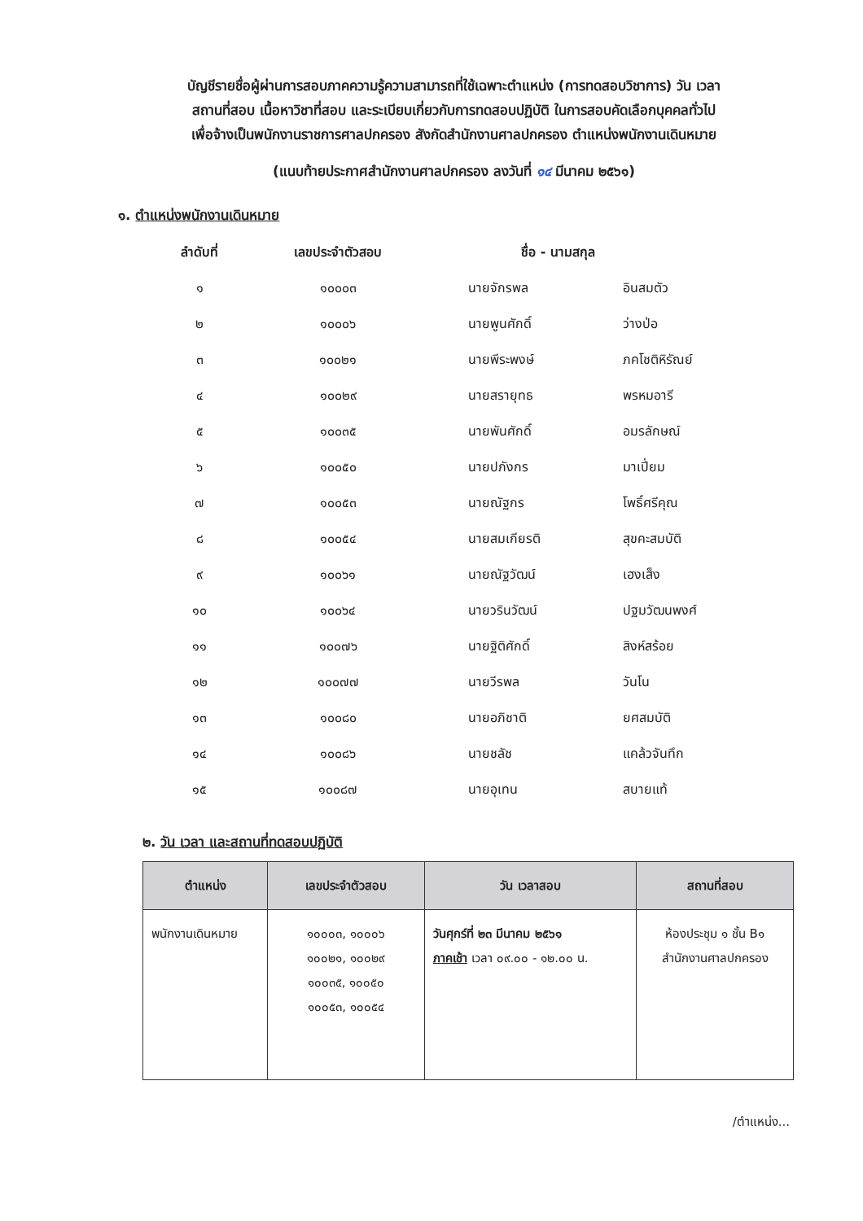บัญชีรายชื่อผู้ผ่านการสอบภาคความรู้ความสามารถที่ใช้เฉพาะตำแหน่ง (การทดสอบวิชาการ) วัน เวลา
สถานที่สอบ เนื้อหาวิชาที่สอบ และระเบียบเกี่ยวกับการทดสอบปฏิบัติ ในการสอบคัดเลือกบุคคลทั่วไป
เพื่อจ้างเป็นพนักงานราชการศาลปกครอง สังกัดสำนักงานศาลปกครอง ตำแหน่งพนักงานเดินหมาย
(แนบท้ายประกาศสำนักงานศาลปกครอง ลงวันที่ ๑๔ มีนาคม ๒๕๖๑)
๑. ตำแหน่งพนักงานเดินหมาย
| ลำดับที่ | เลขประจำตัวสอบ | ชื่อ - นามสกุล | |
| --- | --- | --- | --- |
| ๑ | ๑๐๐๐๓ | นายจักรพล | อินสมตัว |
| ๒ | ๑๐๐๐๖ | นายพูนศักดิ์ | ว่างป่อ |
| ๓ | ๑๐๐๒๑ | นายพีระพงษ์ | ภคโชติหิรัณย์ |
| ๔ | ๑๐๐๒๙ | นายสรายุทธ | พรหมอารี |
| ๕ | ๑๐๐๓๕ | นายพันศักดิ์ | อมรลักษณ์ |
| ๖ | ๑๐๐๕๐ | นายปภังกร | มาเปี่ยม |
| ๗ | ๑๐๐๕๓ | นายณัฐกร | โพธิ์ศรีคุณ |
| ๘ | ๑๐๐๕๔ | นายสมเกียรติ | สุขคะสมบัติ |
| ๙ | ๑๐๐๖๑ | นายณัฐวัฒน์ | เฮงเส็ง |
| ๑๐ | ๑๐๐๖๔ | นายวรินวัฒน์ | ปฐมวัฒนพงศ์ |
| ๑๑ | ๑๐๐๗๖ | นายฐิติศักดิ์ | สิงห์สร้อย |
| ๑๒ | ๑๐๐๗๗ | นายวีรพล | วันโน |
| ๑๓ | ๑๐๐๘๐ | นายอภิชาติ | ยศสมบัติ |
| ๑๔ | ๑๐๐๘๖ | นายชลัช | แคล้วจันทึก |
| ๑๕ | ๑๐๐๘๗ | นายอุเทน | สบายแท้ |
๒. วัน เวลา และสถานที่ทดสอบปฏิบัติ
| ตำแหน่ง | เลขประจำตัวสอบ | วัน เวลาสอบ | สถานที่สอบ |
| --- | --- | --- | --- |
| พนักงานเดินหมาย | ๑๐๐๐๓, ๑๐๐๐๖ ๑๐๐๒๑, ๑๐๐๒๙ ๑๐๐๓๕, ๑๐๐๕๐ ๑๐๐๕๓, ๑๐๐๕๔ | วันศุกร์ที่ ๒๓ มีนาคม ๒๕๖๑ ภาคเช้า เวลา ๐๙.๐๐ - ๑๒.๐๐ น. | ห้องประชุม ๑ ชั้น B๑ สำนักงานศาลปกครอง |
/ตำแหน่ง...